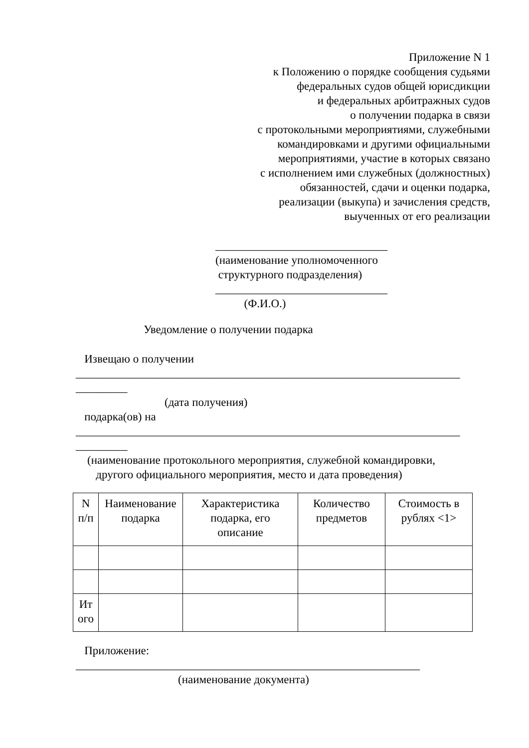Приложение N 1
к Положению о порядке сообщения судьями
федеральных судов общей юрисдикции
и федеральных арбитражных судов
о получении подарка в связи
с протокольными мероприятиями, служебными
командировками и другими официальными
мероприятиями, участие в которых связано
с исполнением ими служебных (должностных)
обязанностей, сдачи и оценки подарка,
реализации (выкупа) и зачисления средств,
выученных от его реализации
______________________________
(наименование уполномоченного
структурного подразделения)
______________________________
(Ф.И.О.)
Уведомление о получении подарка
Извещаю о получении
___________________________________________________________________
_________
(дата получения)
подарка(ов) на
___________________________________________________________________
_________
(наименование протокольного мероприятия, служебной командировки,
другого официального мероприятия, место и дата проведения)
| N п/п | Наименование подарка | Характеристика подарка, его описание | Количество предметов | Стоимость в рублях <1> |
| Ит ого | | | | |
Приложение:
____________________________________________________________
(наименование документа)